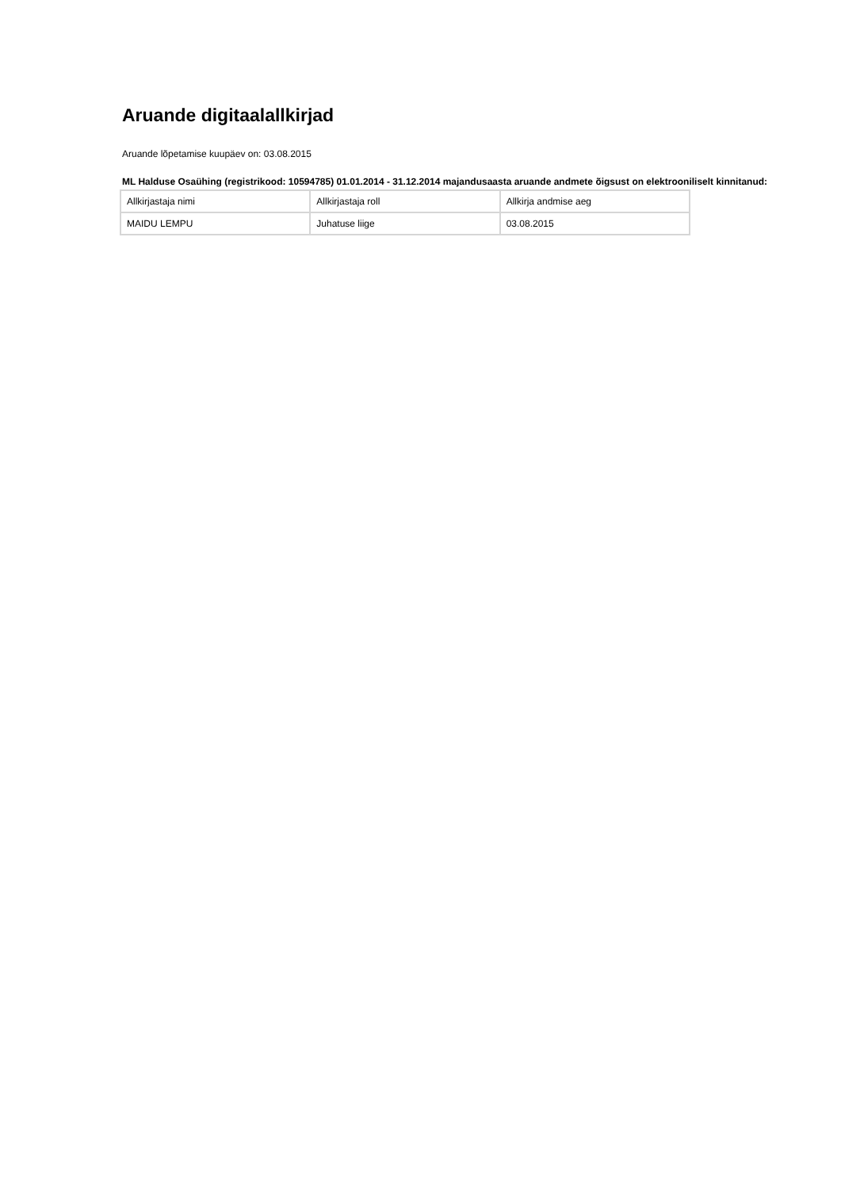Aruande digitaalallkirjad
Aruande lõpetamise kuupäev on: 03.08.2015
ML Halduse Osaühing (registrikood: 10594785) 01.01.2014 - 31.12.2014 majandusaasta aruande andmete õigsust on elektrooniliselt kinnitanud:
| Allkirjastaja nimi | Allkirjastaja roll | Allkirja andmise aeg |
| MAIDU LEMPU | Juhatuse liige | 03.08.2015 |